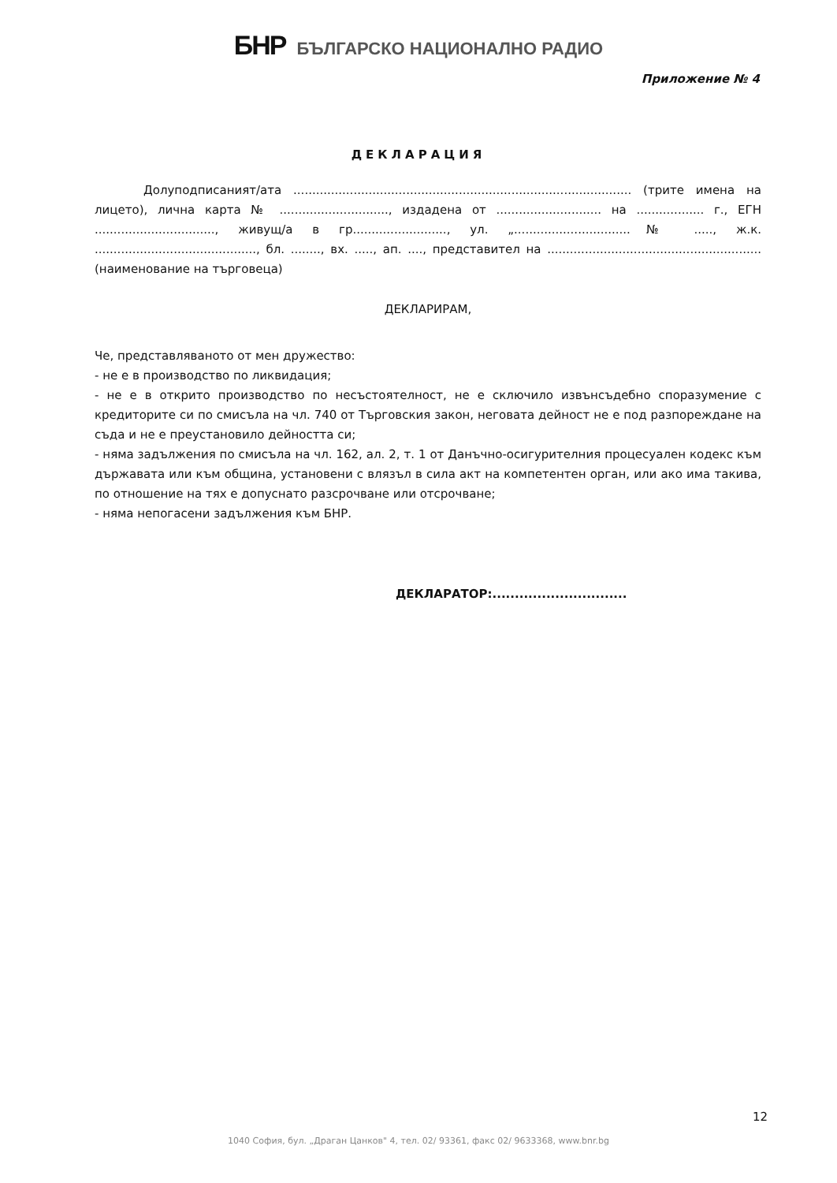БНР БЪЛГАРСКО НАЦИОНАЛНО РАДИО
Приложение № 4
ДЕКЛАРАЦИЯ
Долуподписаният/ата .......................................................................................... (трите имена на лицето), лична карта № ............................., издадена от ............................ на .................. г., ЕГН ................................, живущ/а в гр........................., ул. „...............................№ ....., ж.к. ..........................................., бл. ........, вх. ....., ап. ...., представител на .........................................................(наименование на търговеца)
ДЕКЛАРИРАМ,
Че, представляваното от мен дружество:
- не е в производство по ликвидация;
- не е в открито производство по несъстоятелност, не е сключило извънсъдебно споразумение с кредиторите си по смисъла на чл. 740 от Търговския закон, неговата дейност не е под разпореждане на съда и не е преустановило дейността си;
- няма задължения по смисъла на чл. 162, ал. 2, т. 1 от Данъчно-осигурителния процесуален кодекс към държавата или към община, установени с влязъл в сила акт на компетентен орган, или ако има такива, по отношение на тях е допуснато разсрочване или отсрочване;
- няма непогасени задължения към БНР.
ДЕКЛАРАТОР:..............................
12
1040 София, бул. „Драган Цанков" 4, тел. 02/ 93361, факс 02/ 9633368, www.bnr.bg